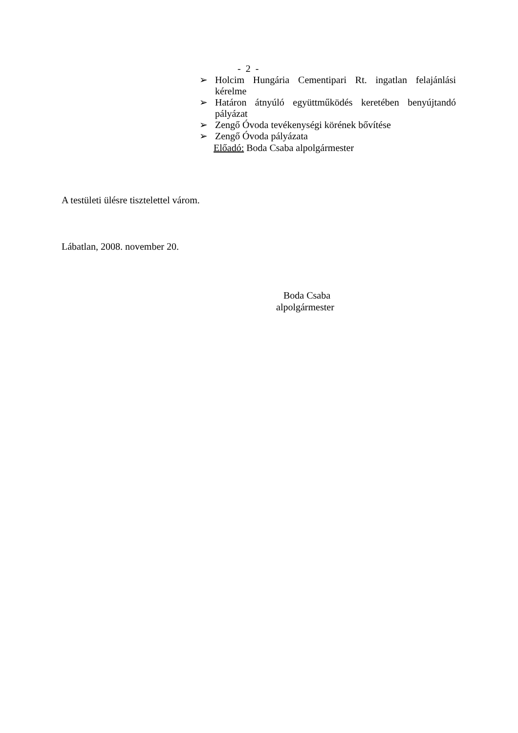- 2 -
➢ Holcim Hungária Cementipari Rt. ingatlan felajánlási kérelme
➢ Határon átnyúló együttműködés keretében benyújtandó pályázat
➢ Zengő Óvoda tevékenységi körének bővítése
➢ Zengő Óvoda pályázata
Előadó: Boda Csaba alpolgármester
A testületi ülésre tisztelettel várom.
Lábatlan, 2008. november 20.
Boda Csaba
alpolgármester